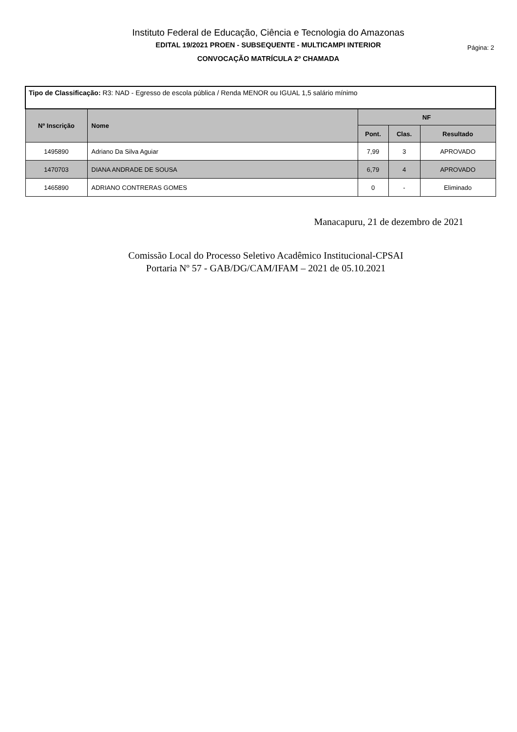Instituto Federal de Educação, Ciência e Tecnologia do Amazonas
EDITAL 19/2021 PROEN - SUBSEQUENTE - MULTICAMPI INTERIOR
CONVOCAÇÃO MATRÍCULA 2º CHAMADA
Página: 2
| Tipo de Classificação: R3: NAD - Egresso de escola pública / Renda MENOR ou IGUAL 1,5 salário mínimo | | | | |
| --- | --- | --- | --- | --- |
| Nº Inscrição | Nome | NF | | |
| | | Pont. | Clas. | Resultado |
| 1495890 | Adriano Da Silva Aguiar | 7,99 | 3 | APROVADO |
| 1470703 | DIANA ANDRADE DE SOUSA | 6,79 | 4 | APROVADO |
| 1465890 | ADRIANO CONTRERAS GOMES | 0 | - | Eliminado |
Manacapuru, 21 de dezembro de 2021
Comissão Local do Processo Seletivo Acadêmico Institucional-CPSAI
Portaria Nº 57 - GAB/DG/CAM/IFAM – 2021 de 05.10.2021